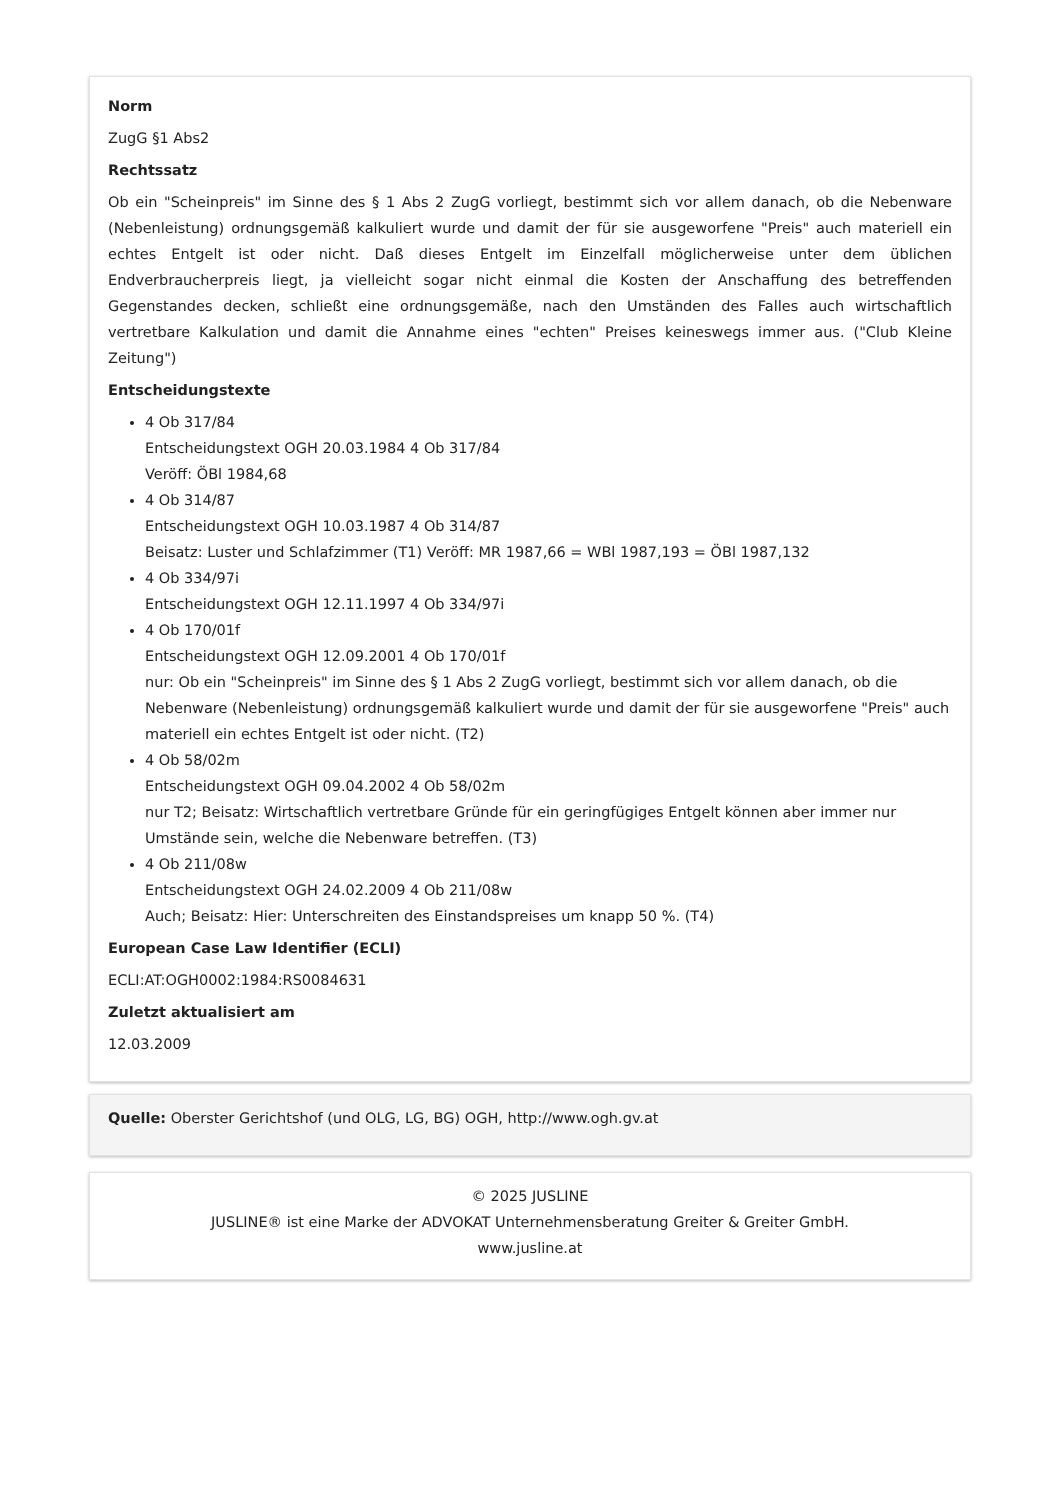Norm
ZugG §1 Abs2
Rechtssatz
Ob ein "Scheinpreis" im Sinne des § 1 Abs 2 ZugG vorliegt, bestimmt sich vor allem danach, ob die Nebenware (Nebenleistung) ordnungsgemäß kalkuliert wurde und damit der für sie ausgeworfene "Preis" auch materiell ein echtes Entgelt ist oder nicht. Daß dieses Entgelt im Einzelfall möglicherweise unter dem üblichen Endverbraucherpreis liegt, ja vielleicht sogar nicht einmal die Kosten der Anschaffung des betreffenden Gegenstandes decken, schließt eine ordnungsgemäße, nach den Umständen des Falles auch wirtschaftlich vertretbare Kalkulation und damit die Annahme eines "echten" Preises keineswegs immer aus. ("Club Kleine Zeitung")
Entscheidungstexte
4 Ob 317/84
Entscheidungstext OGH 20.03.1984 4 Ob 317/84
Veröff: ÖBl 1984,68
4 Ob 314/87
Entscheidungstext OGH 10.03.1987 4 Ob 314/87
Beisatz: Luster und Schlafzimmer (T1) Veröff: MR 1987,66 = WBl 1987,193 = ÖBl 1987,132
4 Ob 334/97i
Entscheidungstext OGH 12.11.1997 4 Ob 334/97i
4 Ob 170/01f
Entscheidungstext OGH 12.09.2001 4 Ob 170/01f
nur: Ob ein "Scheinpreis" im Sinne des § 1 Abs 2 ZugG vorliegt, bestimmt sich vor allem danach, ob die Nebenware (Nebenleistung) ordnungsgemäß kalkuliert wurde und damit der für sie ausgeworfene "Preis" auch materiell ein echtes Entgelt ist oder nicht. (T2)
4 Ob 58/02m
Entscheidungstext OGH 09.04.2002 4 Ob 58/02m
nur T2; Beisatz: Wirtschaftlich vertretbare Gründe für ein geringfügiges Entgelt können aber immer nur Umstände sein, welche die Nebenware betreffen. (T3)
4 Ob 211/08w
Entscheidungstext OGH 24.02.2009 4 Ob 211/08w
Auch; Beisatz: Hier: Unterschreiten des Einstandspreises um knapp 50 %. (T4)
European Case Law Identifier (ECLI)
ECLI:AT:OGH0002:1984:RS0084631
Zuletzt aktualisiert am
12.03.2009
Quelle: Oberster Gerichtshof (und OLG, LG, BG) OGH, http://www.ogh.gv.at
© 2025 JUSLINE
JUSLINE® ist eine Marke der ADVOKAT Unternehmensberatung Greiter & Greiter GmbH.
www.jusline.at